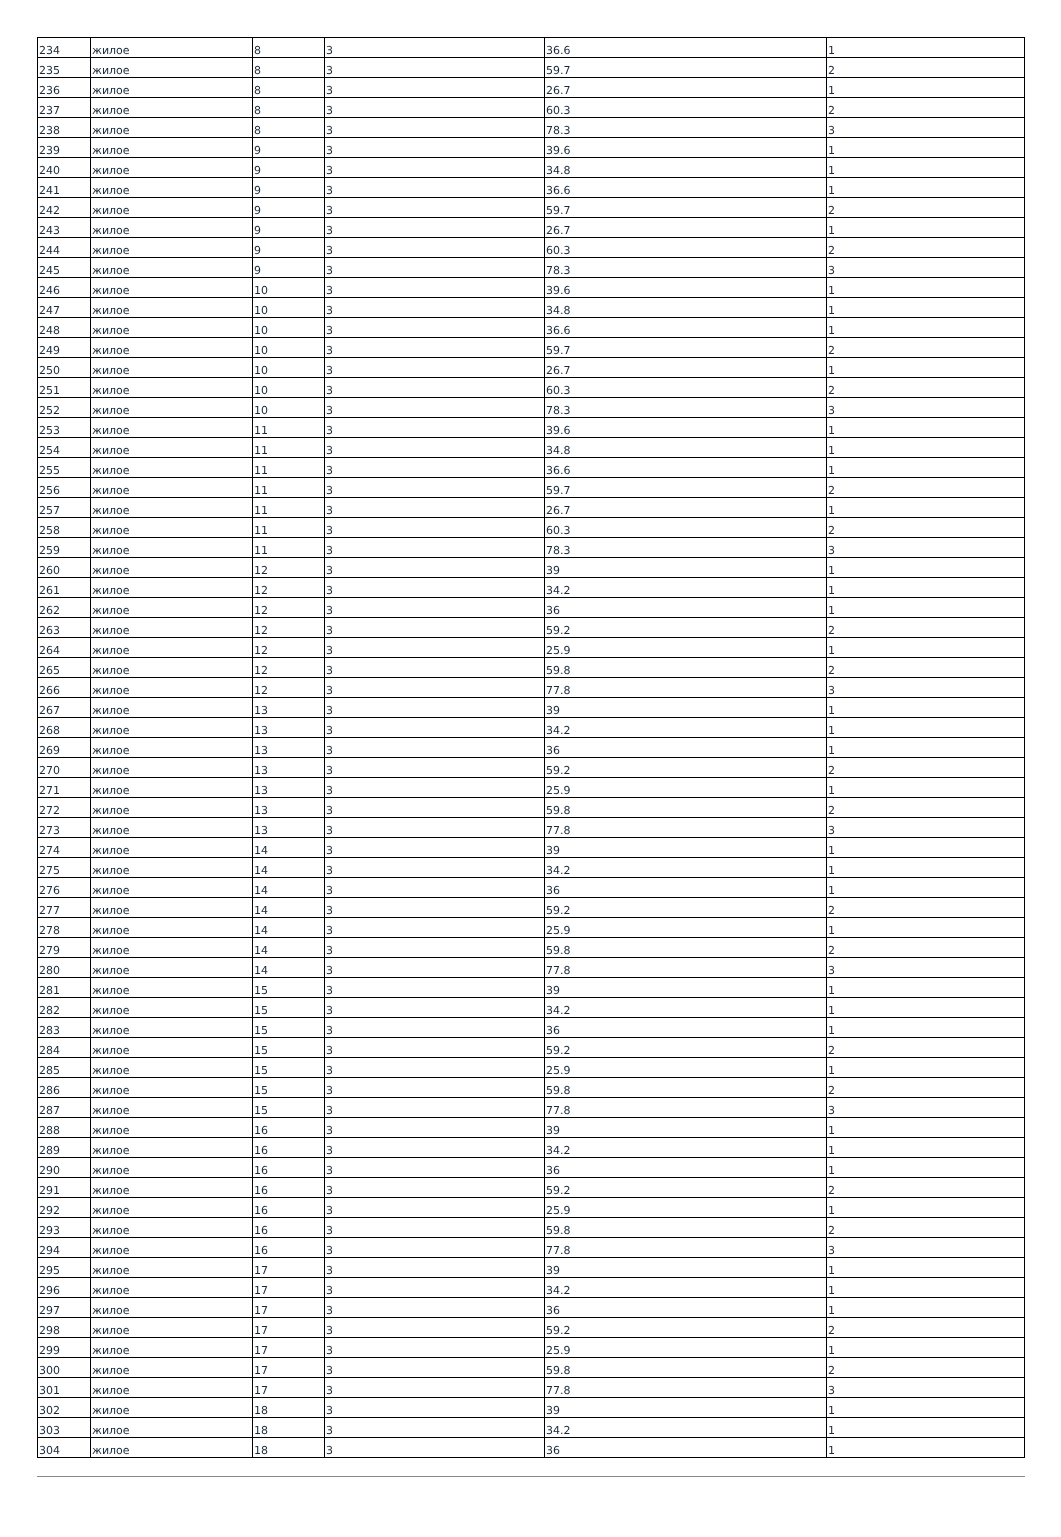| 234 | жилое | 8 | 3 | 36.6 | 1 |
| 235 | жилое | 8 | 3 | 59.7 | 2 |
| 236 | жилое | 8 | 3 | 26.7 | 1 |
| 237 | жилое | 8 | 3 | 60.3 | 2 |
| 238 | жилое | 8 | 3 | 78.3 | 3 |
| 239 | жилое | 9 | 3 | 39.6 | 1 |
| 240 | жилое | 9 | 3 | 34.8 | 1 |
| 241 | жилое | 9 | 3 | 36.6 | 1 |
| 242 | жилое | 9 | 3 | 59.7 | 2 |
| 243 | жилое | 9 | 3 | 26.7 | 1 |
| 244 | жилое | 9 | 3 | 60.3 | 2 |
| 245 | жилое | 9 | 3 | 78.3 | 3 |
| 246 | жилое | 10 | 3 | 39.6 | 1 |
| 247 | жилое | 10 | 3 | 34.8 | 1 |
| 248 | жилое | 10 | 3 | 36.6 | 1 |
| 249 | жилое | 10 | 3 | 59.7 | 2 |
| 250 | жилое | 10 | 3 | 26.7 | 1 |
| 251 | жилое | 10 | 3 | 60.3 | 2 |
| 252 | жилое | 10 | 3 | 78.3 | 3 |
| 253 | жилое | 11 | 3 | 39.6 | 1 |
| 254 | жилое | 11 | 3 | 34.8 | 1 |
| 255 | жилое | 11 | 3 | 36.6 | 1 |
| 256 | жилое | 11 | 3 | 59.7 | 2 |
| 257 | жилое | 11 | 3 | 26.7 | 1 |
| 258 | жилое | 11 | 3 | 60.3 | 2 |
| 259 | жилое | 11 | 3 | 78.3 | 3 |
| 260 | жилое | 12 | 3 | 39 | 1 |
| 261 | жилое | 12 | 3 | 34.2 | 1 |
| 262 | жилое | 12 | 3 | 36 | 1 |
| 263 | жилое | 12 | 3 | 59.2 | 2 |
| 264 | жилое | 12 | 3 | 25.9 | 1 |
| 265 | жилое | 12 | 3 | 59.8 | 2 |
| 266 | жилое | 12 | 3 | 77.8 | 3 |
| 267 | жилое | 13 | 3 | 39 | 1 |
| 268 | жилое | 13 | 3 | 34.2 | 1 |
| 269 | жилое | 13 | 3 | 36 | 1 |
| 270 | жилое | 13 | 3 | 59.2 | 2 |
| 271 | жилое | 13 | 3 | 25.9 | 1 |
| 272 | жилое | 13 | 3 | 59.8 | 2 |
| 273 | жилое | 13 | 3 | 77.8 | 3 |
| 274 | жилое | 14 | 3 | 39 | 1 |
| 275 | жилое | 14 | 3 | 34.2 | 1 |
| 276 | жилое | 14 | 3 | 36 | 1 |
| 277 | жилое | 14 | 3 | 59.2 | 2 |
| 278 | жилое | 14 | 3 | 25.9 | 1 |
| 279 | жилое | 14 | 3 | 59.8 | 2 |
| 280 | жилое | 14 | 3 | 77.8 | 3 |
| 281 | жилое | 15 | 3 | 39 | 1 |
| 282 | жилое | 15 | 3 | 34.2 | 1 |
| 283 | жилое | 15 | 3 | 36 | 1 |
| 284 | жилое | 15 | 3 | 59.2 | 2 |
| 285 | жилое | 15 | 3 | 25.9 | 1 |
| 286 | жилое | 15 | 3 | 59.8 | 2 |
| 287 | жилое | 15 | 3 | 77.8 | 3 |
| 288 | жилое | 16 | 3 | 39 | 1 |
| 289 | жилое | 16 | 3 | 34.2 | 1 |
| 290 | жилое | 16 | 3 | 36 | 1 |
| 291 | жилое | 16 | 3 | 59.2 | 2 |
| 292 | жилое | 16 | 3 | 25.9 | 1 |
| 293 | жилое | 16 | 3 | 59.8 | 2 |
| 294 | жилое | 16 | 3 | 77.8 | 3 |
| 295 | жилое | 17 | 3 | 39 | 1 |
| 296 | жилое | 17 | 3 | 34.2 | 1 |
| 297 | жилое | 17 | 3 | 36 | 1 |
| 298 | жилое | 17 | 3 | 59.2 | 2 |
| 299 | жилое | 17 | 3 | 25.9 | 1 |
| 300 | жилое | 17 | 3 | 59.8 | 2 |
| 301 | жилое | 17 | 3 | 77.8 | 3 |
| 302 | жилое | 18 | 3 | 39 | 1 |
| 303 | жилое | 18 | 3 | 34.2 | 1 |
| 304 | жилое | 18 | 3 | 36 | 1 |